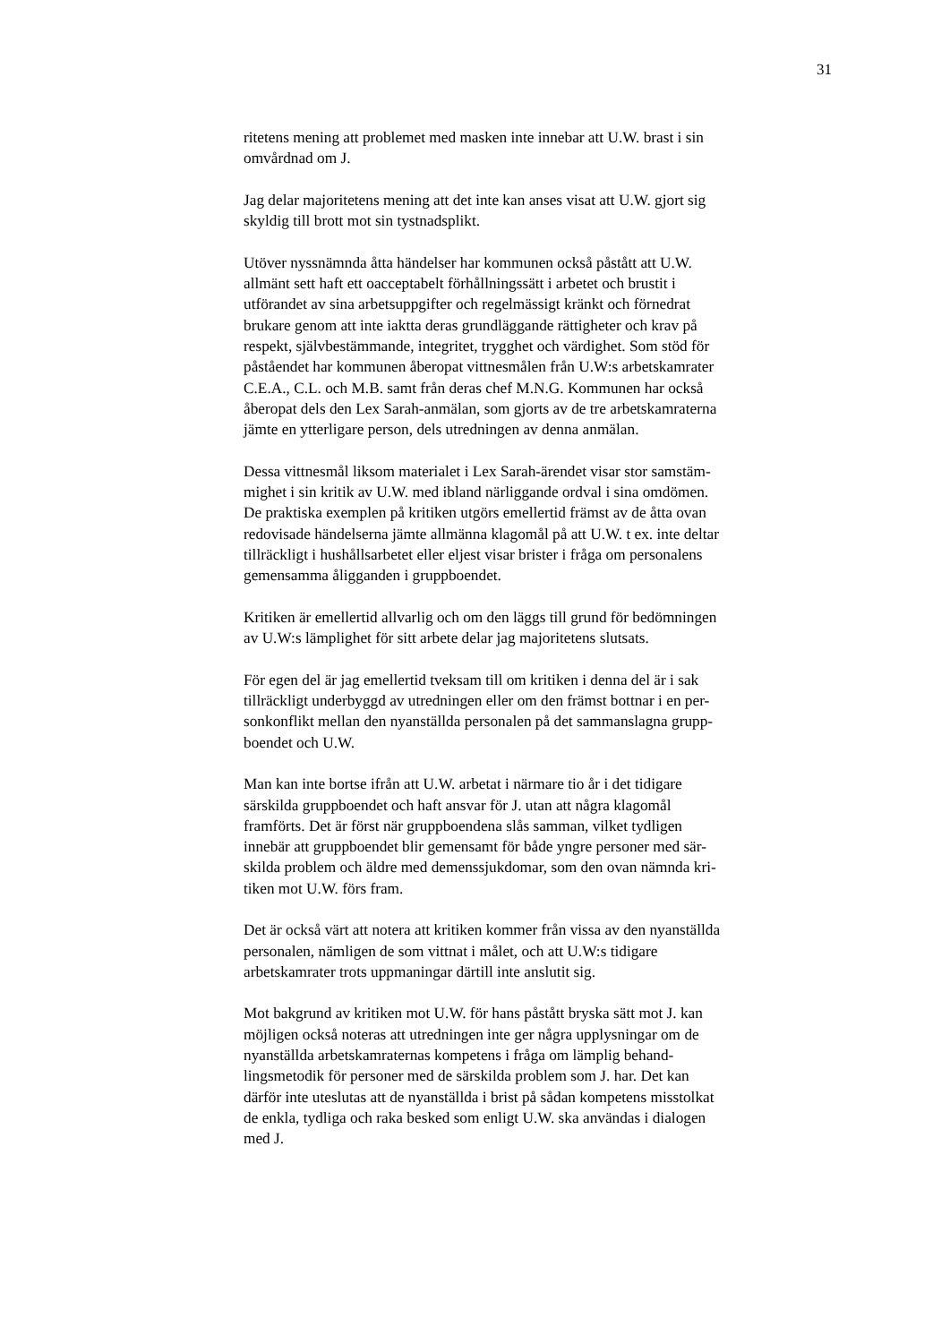31
ritetens mening att problemet med masken inte innebar att U.W. brast i sin
omvårdnad om J.
Jag delar majoritetens mening att det inte kan anses visat att U.W. gjort sig
skyldig till brott mot sin tystnadsplikt.
Utöver nyssnämnda åtta händelser har kommunen också påstått att U.W.
allmänt sett haft ett oacceptabelt förhållningssätt i arbetet och brustit i
utförandet av sina arbetsuppgifter och regelmässigt kränkt och förnedrat
brukare genom att inte iaktta deras grundläggande rättigheter och krav på
respekt, självbestämmande, integritet, trygghet och värdighet. Som stöd för
påståendet har kommunen åberopat vittnesmålen från U.W:s arbetskamrater
C.E.A., C.L. och M.B. samt från deras chef M.N.G. Kommunen har också
åberopat dels den Lex Sarah-anmälan, som gjorts av de tre arbetskamraterna
jämte en ytterligare person, dels utredningen av denna anmälan.
Dessa vittnesmål liksom materialet i Lex Sarah-ärendet visar stor samstäm-
mighet i sin kritik av U.W. med ibland närliggande ordval i sina omdömen.
De praktiska exemplen på kritiken utgörs emellertid främst av de åtta ovan
redovisade händelserna jämte allmänna klagomål på att U.W. t ex. inte deltar
tillräckligt i hushållsarbetet eller eljest visar brister i fråga om personalens
gemensamma åligganden i gruppboendet.
Kritiken är emellertid allvarlig och om den läggs till grund för bedömningen
av U.W:s lämplighet för sitt arbete delar jag majoritetens slutsats.
För egen del är jag emellertid tveksam till om kritiken i denna del är i sak
tillräckligt underbyggd av utredningen eller om den främst bottnar i en per-
sonkonflikt mellan den nyanställda personalen på det sammanslagna grupp-
boendet och U.W.
Man kan inte bortse ifrån att U.W. arbetat i närmare tio år i det tidigare
särskilda gruppboendet och haft ansvar för J. utan att några klagomål
framförts. Det är först när gruppboendena slås samman, vilket tydligen
innebär att gruppboendet blir gemensamt för både yngre personer med sär-
skilda problem och äldre med demenssjukdomar, som den ovan nämnda kri-
tiken mot U.W. förs fram.
Det är också värt att notera att kritiken kommer från vissa av den nyanställda
personalen, nämligen de som vittnat i målet, och att U.W:s tidigare
arbetskamrater trots uppmaningar därtill inte anslutit sig.
Mot bakgrund av kritiken mot U.W. för hans påstått bryska sätt mot J. kan
möjligen också noteras att utredningen inte ger några upplysningar om de
nyanställda arbetskamraternas kompetens i fråga om lämplig behand-
lingsmetodik för personer med de särskilda problem som J. har. Det kan
därför inte uteslutas att de nyanställda i brist på sådan kompetens misstolkat
de enkla, tydliga och raka besked som enligt U.W. ska användas i dialogen
med J.